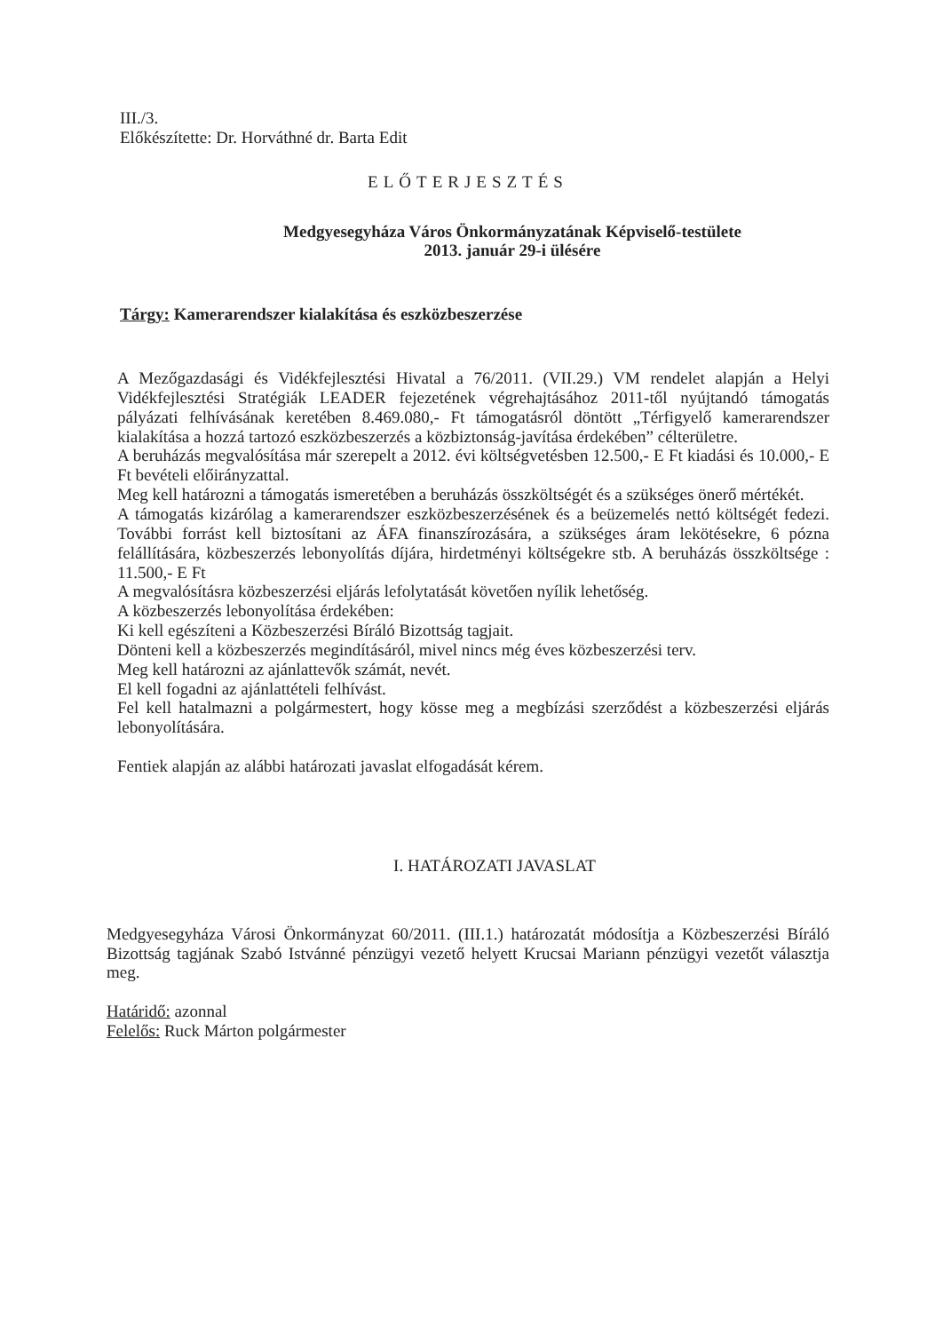III./3.
Előkészítette: Dr. Horváthné dr. Barta Edit
ELŐTERJESZTÉS
Medgyesegyháza Város Önkormányzatának Képviselő-testülete
2013. január 29-i ülésére
Tárgy: Kamerarendszer kialakítása és eszközbeszerzése
A Mezőgazdasági és Vidékfejlesztési Hivatal a 76/2011. (VII.29.) VM rendelet alapján a Helyi Vidékfejlesztési Stratégiák LEADER fejezetének végrehajtásához 2011-től nyújtandó támogatás pályázati felhívásának keretében 8.469.080,- Ft támogatásról döntött „Térfigyelő kamerarendszer kialakítása a hozzá tartozó eszközbeszerzés a közbiztonság-javítása érdekében” célterületre.
A beruházás megvalósítása már szerepelt a 2012. évi költségvetésben 12.500,- E Ft kiadási és 10.000,- E Ft bevételi előirányzattal.
Meg kell határozni a támogatás ismeretében a beruházás összköltségét és a szükséges önerő mértékét.
A támogatás kizárólag a kamerarendszer eszközbeszerzésének és a beüzemelés nettó költségét fedezi. További forrást kell biztosítani az ÁFA finanszírozására, a szükséges áram lekötésekre, 6 pózna felállítására, közbeszerzés lebonyolítás díjára, hirdetményi költségekre stb. A beruházás összköltsége : 11.500,- E Ft
A megvalósításra közbeszerzési eljárás lefolytatását követően nyílik lehetőség.
A közbeszerzés lebonyolítása érdekében:
Ki kell egészíteni a Közbeszerzési Bíráló Bizottság tagjait.
Dönteni kell a közbeszerzés megindításáról, mivel nincs még éves közbeszerzési terv.
Meg kell határozni az ajánlattevők számát, nevét.
El kell fogadni az ajánlattételi felhívást.
Fel kell hatalmazni a polgármestert, hogy kösse meg a megbízási szerződést a közbeszerzési eljárás lebonyolítására.
Fentiek alapján az alábbi határozati javaslat elfogadását kérem.
I. HATÁROZATI JAVASLAT
Medgyesegyháza Városi Önkormányzat 60/2011. (III.1.) határozatát módosítja a Közbeszerzési Bíráló Bizottság tagjának Szabó Istvánné pénzügyi vezető helyett Krucsai Mariann pénzügyi vezetőt választja meg.
Határidő: azonnal
Felelős: Ruck Márton polgármester